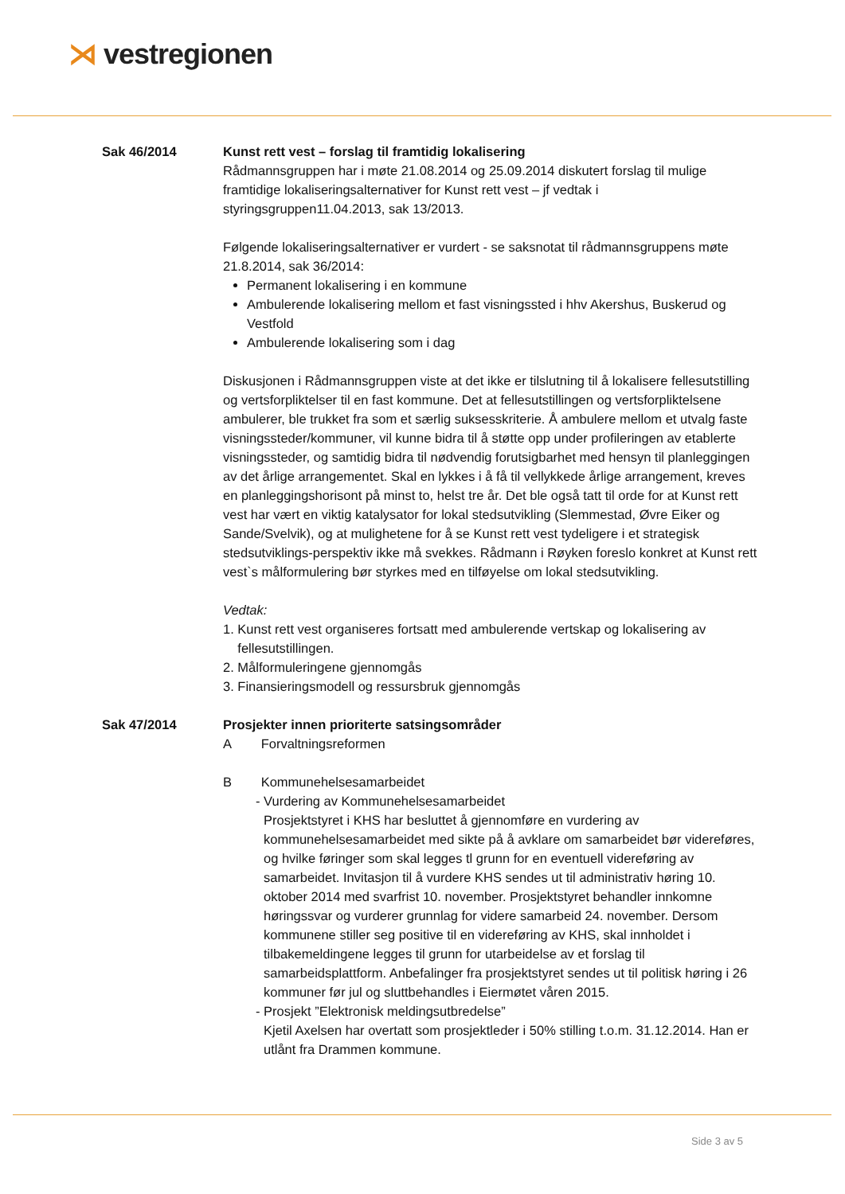⋊ vestregionen
Sak 46/2014 Kunst rett vest – forslag til framtidig lokalisering
Rådmannsgruppen har i møte 21.08.2014 og 25.09.2014 diskutert forslag til mulige framtidige lokaliseringsalternativer for Kunst rett vest – jf vedtak i styringsgruppen11.04.2013, sak 13/2013.
Følgende lokaliseringsalternativer er vurdert - se saksnotat til rådmannsgruppens møte 21.8.2014, sak 36/2014:
Permanent lokalisering i en kommune
Ambulerende lokalisering mellom et fast visningssted i hhv Akershus, Buskerud og Vestfold
Ambulerende lokalisering som i dag
Diskusjonen i Rådmannsgruppen viste at det ikke er tilslutning til å lokalisere fellesutstilling og vertsforpliktelser til en fast kommune. Det at fellesutstillingen og vertsforpliktelsene ambulerer, ble trukket fra som et særlig suksesskriterie. Å ambulere mellom et utvalg faste visningssteder/kommuner, vil kunne bidra til å støtte opp under profileringen av etablerte visningssteder, og samtidig bidra til nødvendig forutsigbarhet med hensyn til planleggingen av det årlige arrangementet. Skal en lykkes i å få til vellykkede årlige arrangement, kreves en planleggingshorisont på minst to, helst tre år. Det ble også tatt til orde for at Kunst rett vest har vært en viktig katalysator for lokal stedsutvikling (Slemmestad, Øvre Eiker og Sande/Svelvik), og at mulighetene for å se Kunst rett vest tydeligere i et strategisk stedsutviklings-perspektiv ikke må svekkes. Rådmann i Røyken foreslo konkret at Kunst rett vest`s målformulering bør styrkes med en tilføyelse om lokal stedsutvikling.
Vedtak:
1. Kunst rett vest organiseres fortsatt med ambulerende vertskap og lokalisering av
fellesutstillingen.
2. Målformuleringene gjennomgås
3. Finansieringsmodell og ressursbruk gjennomgås
Sak 47/2014 Prosjekter innen prioriterte satsingsområder
A Forvaltningsreformen
B Kommunehelsesamarbeidet
- Vurdering av Kommunehelsesamarbeidet
Prosjektstyret i KHS har besluttet å gjennomføre en vurdering av kommunehelsesamarbeidet med sikte på å avklare om samarbeidet bør videreføres, og hvilke føringer som skal legges tl grunn for en eventuell videreføring av samarbeidet. Invitasjon til å vurdere KHS sendes ut til administrativ høring 10. oktober 2014 med svarfrist 10. november. Prosjektstyret behandler innkomne høringssvar og vurderer grunnlag for videre samarbeid 24. november. Dersom kommunene stiller seg positive til en videreføring av KHS, skal innholdet i tilbakemeldingene legges til grunn for utarbeidelse av et forslag til samarbeidsplattform. Anbefalinger fra prosjektstyret sendes ut til politisk høring i 26 kommuner før jul og sluttbehandles i Eiermøtet våren 2015.
- Prosjekt ”Elektronisk meldingsutbredelse”
Kjetil Axelsen har overtatt som prosjektleder i 50% stilling t.o.m. 31.12.2014. Han er utlånt fra Drammen kommune.
Side 3 av 5